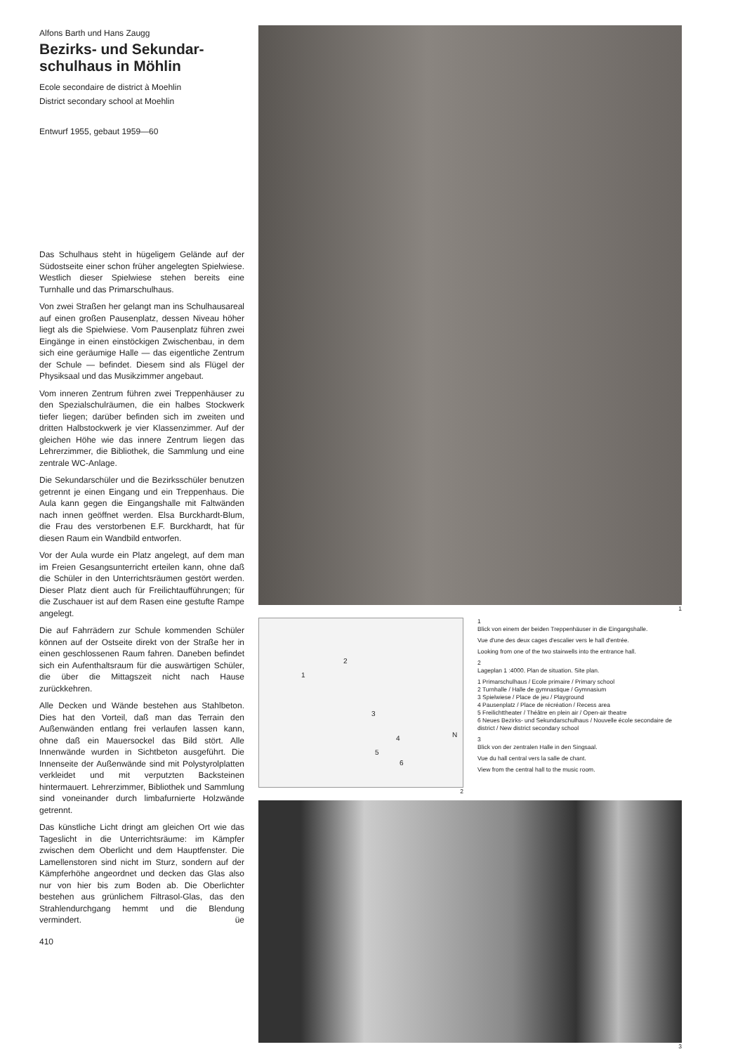Alfons Barth und Hans Zaugg
Bezirks- und Sekundar-
schulhaus in Möhlin
Ecole secondaire de district à Moehlin
District secondary school at Moehlin
Entwurf 1955, gebaut 1959—60
Das Schulhaus steht in hügeligem Gelände auf der Südostseite einer schon früher angelegten Spielwiese. Westlich dieser Spielwiese stehen bereits eine Turnhalle und das Primarschulhaus.
Von zwei Straßen her gelangt man ins Schulhausareal auf einen großen Pausenplatz, dessen Niveau höher liegt als die Spielwiese. Vom Pausenplatz führen zwei Eingänge in einen einstöckigen Zwischenbau, in dem sich eine geräumige Halle — das eigentliche Zentrum der Schule — befindet. Diesem sind als Flügel der Physiksaal und das Musikzimmer angebaut.
Vom inneren Zentrum führen zwei Treppenhäuser zu den Spezialschulräumen, die ein halbes Stockwerk tiefer liegen; darüber befinden sich im zweiten und dritten Halbstockwerk je vier Klassenzimmer. Auf der gleichen Höhe wie das innere Zentrum liegen das Lehrerzimmer, die Bibliothek, die Sammlung und eine zentrale WC-Anlage.
Die Sekundarschüler und die Bezirksschüler benutzen getrennt je einen Eingang und ein Treppenhaus. Die Aula kann gegen die Eingangshalle mit Faltwänden nach innen geöffnet werden. Elsa Burckhardt-Blum, die Frau des verstorbenen E.F. Burckhardt, hat für diesen Raum ein Wandbild entworfen.
Vor der Aula wurde ein Platz angelegt, auf dem man im Freien Gesangsunterricht erteilen kann, ohne daß die Schüler in den Unterrichtsräumen gestört werden. Dieser Platz dient auch für Freilichtaufführungen; für die Zuschauer ist auf dem Rasen eine gestufte Rampe angelegt.
Die auf Fahrrädern zur Schule kommenden Schüler können auf der Ostseite direkt von der Straße her in einen geschlossenen Raum fahren. Daneben befindet sich ein Aufenthaltsraum für die auswärtigen Schüler, die über die Mittagszeit nicht nach Hause zurückkehren.
Alle Decken und Wände bestehen aus Stahlbeton. Dies hat den Vorteil, daß man das Terrain den Außenwänden entlang frei verlaufen lassen kann, ohne daß ein Mauersockel das Bild stört. Alle Innenwände wurden in Sichtbeton ausgeführt. Die Innenseite der Außenwände sind mit Polystyrolplatten verkleidet und mit verputzten Backsteinen hintermauert. Lehrerzimmer, Bibliothek und Sammlung sind voneinander durch limbafurnierte Holzwände getrennt.
Das künstliche Licht dringt am gleichen Ort wie das Tageslicht in die Unterrichtsräume: im Kämpfer zwischen dem Oberlicht und dem Hauptfenster. Die Lamellenstoren sind nicht im Sturz, sondern auf der Kämpferhöhe angeordnet und decken das Glas also nur von hier bis zum Boden ab. Die Oberlichter bestehen aus grünlichem Filtrasol-Glas, das den Strahlendurchgang hemmt und die Blendung vermindert. üe
410
1
1
2
3
4
5
6
N
2
1
Blick von einem der beiden Treppenhäuser in die Eingangshalle.
Vue d'une des deux cages d'escalier vers le hall d'entrée.
Looking from one of the two stairwells into the entrance hall.
2
Lageplan 1 :4000. Plan de situation. Site plan.
1 Primarschulhaus / Ecole primaire / Primary school
2 Turnhalle / Halle de gymnastique / Gymnasium
3 Spielwiese / Place de jeu / Playground
4 Pausenplatz / Place de récréation / Recess area
5 Freilichttheater / Théâtre en plein air / Open-air theatre
6 Neues Bezirks- und Sekundarschulhaus / Nouvelle école secondaire de district / New district secondary school
3
Blick von der zentralen Halle in den Singsaal.
Vue du hall central vers la salle de chant.
View from the central hall to the music room.
3